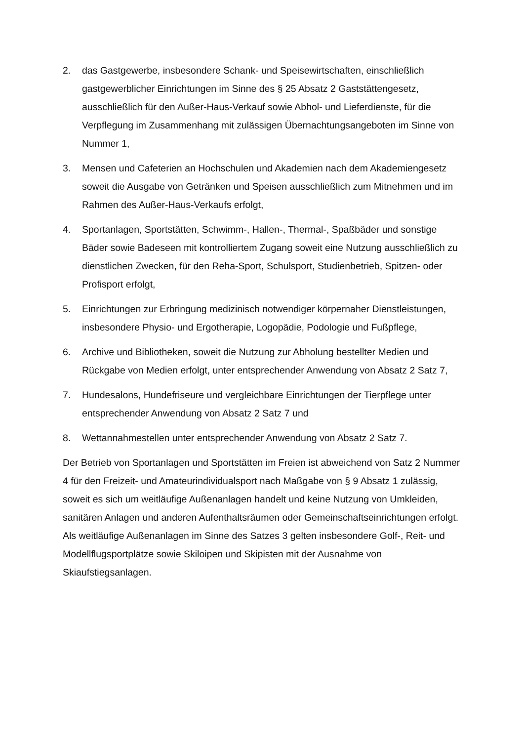2. das Gastgewerbe, insbesondere Schank- und Speisewirtschaften, einschließlich gastgewerblicher Einrichtungen im Sinne des § 25 Absatz 2 Gaststättengesetz, ausschließlich für den Außer-Haus-Verkauf sowie Abhol- und Lieferdienste, für die Verpflegung im Zusammenhang mit zulässigen Übernachtungsangeboten im Sinne von Nummer 1,
3. Mensen und Cafeterien an Hochschulen und Akademien nach dem Akademiengesetz soweit die Ausgabe von Getränken und Speisen ausschließlich zum Mitnehmen und im Rahmen des Außer-Haus-Verkaufs erfolgt,
4. Sportanlagen, Sportstätten, Schwimm-, Hallen-, Thermal-, Spaßbäder und sonstige Bäder sowie Badeseen mit kontrolliertem Zugang soweit eine Nutzung ausschließlich zu dienstlichen Zwecken, für den Reha-Sport, Schulsport, Studienbetrieb, Spitzen- oder Profisport erfolgt,
5. Einrichtungen zur Erbringung medizinisch notwendiger körpernaher Dienstleistungen, insbesondere Physio- und Ergotherapie, Logopädie, Podologie und Fußpflege,
6. Archive und Bibliotheken, soweit die Nutzung zur Abholung bestellter Medien und Rückgabe von Medien erfolgt, unter entsprechender Anwendung von Absatz 2 Satz 7,
7. Hundesalons, Hundefriseure und vergleichbare Einrichtungen der Tierpflege unter entsprechender Anwendung von Absatz 2 Satz 7 und
8. Wettannahmestellen unter entsprechender Anwendung von Absatz 2 Satz 7.
Der Betrieb von Sportanlagen und Sportstätten im Freien ist abweichend von Satz 2 Nummer 4 für den Freizeit- und Amateurindividualsport nach Maßgabe von § 9 Absatz 1 zulässig, soweit es sich um weitläufige Außenanlagen handelt und keine Nutzung von Umkleiden, sanitären Anlagen und anderen Aufenthaltsräumen oder Gemeinschaftseinrichtungen erfolgt. Als weitläufige Außenanlagen im Sinne des Satzes 3 gelten insbesondere Golf-, Reit- und Modellflugsportplätze sowie Skiloipen und Skipisten mit der Ausnahme von Skiaufstiegsanlagen.